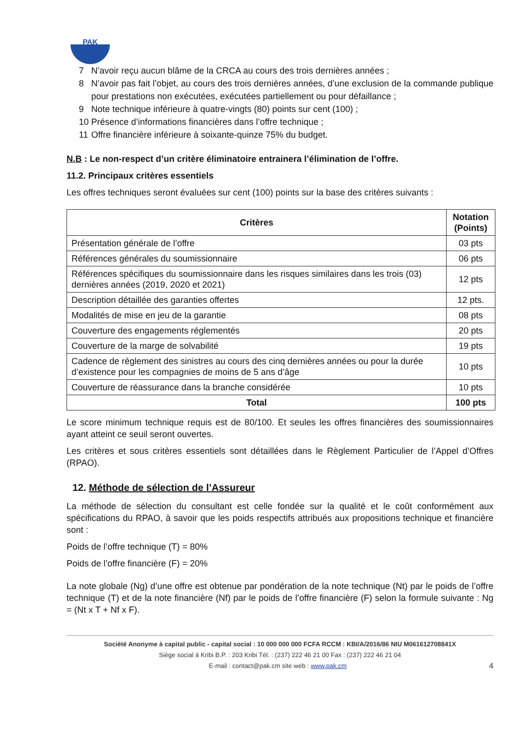PAK
7 N’avoir reçu aucun blâme de la CRCA au cours des trois dernières années ;
8 N’avoir pas fait l’objet, au cours des trois dernières années, d’une exclusion de la commande publique pour prestations non exécutées, exécutées partiellement ou pour défaillance ;
9 Note technique inférieure à quatre-vingts (80) points sur cent (100) ;
10 Présence d’informations financières dans l’offre technique ;
11 Offre financière inférieure à soixante-quinze 75% du budget.
N.B : Le non-respect d’un critère éliminatoire entrainera l’élimination de l’offre.
11.2. Principaux critères essentiels
Les offres techniques seront évaluées sur cent (100) points sur la base des critères suivants :
| Critères | Notation (Points) |
| --- | --- |
| Présentation générale de l’offre | 03 pts |
| Références générales du soumissionnaire | 06 pts |
| Références spécifiques du soumissionnaire dans les risques similaires dans les trois (03) dernières années (2019, 2020 et 2021) | 12 pts |
| Description détaillée des garanties offertes | 12 pts. |
| Modalités de mise en jeu de la garantie | 08 pts |
| Couverture des engagements réglementés | 20 pts |
| Couverture de la marge de solvabilité | 19 pts |
| Cadence de règlement des sinistres au cours des cinq dernières années ou pour la durée d’existence pour les compagnies de moins de 5 ans d’âge | 10 pts |
| Couverture de réassurance dans la branche considérée | 10 pts |
| Total | 100 pts |
Le score minimum technique requis est de 80/100. Et seules les offres financières des soumissionnaires ayant atteint ce seuil seront ouvertes.
Les critères et sous critères essentiels sont détaillées dans le Règlement Particulier de l’Appel d’Offres (RPAO).
12. Méthode de sélection de l’Assureur
La méthode de sélection du consultant est celle fondée sur la qualité et le coût conformément aux spécifications du RPAO, à savoir que les poids respectifs attribués aux propositions technique et financière sont :
Poids de l’offre technique (T) = 80%
Poids de l’offre financière (F) = 20%
La note globale (Ng) d’une offre est obtenue par pondération de la note technique (Nt) par le poids de l’offre technique (T) et de la note financière (Nf) par le poids de l’offre financière (F) selon la formule suivante : Ng = (Nt x T + Nf x F).
Société Anonyme à capital public - capital social : 10 000 000 000 FCFA RCCM : KBI/A/2016/86 NIU M061612708841X
Siège social à Kribi B.P. : 203 Kribi Tél. : (237) 222 46 21 00 Fax : (237) 222 46 21 04
E-mail : contact@pak.cm site web : www.pak.cm 4